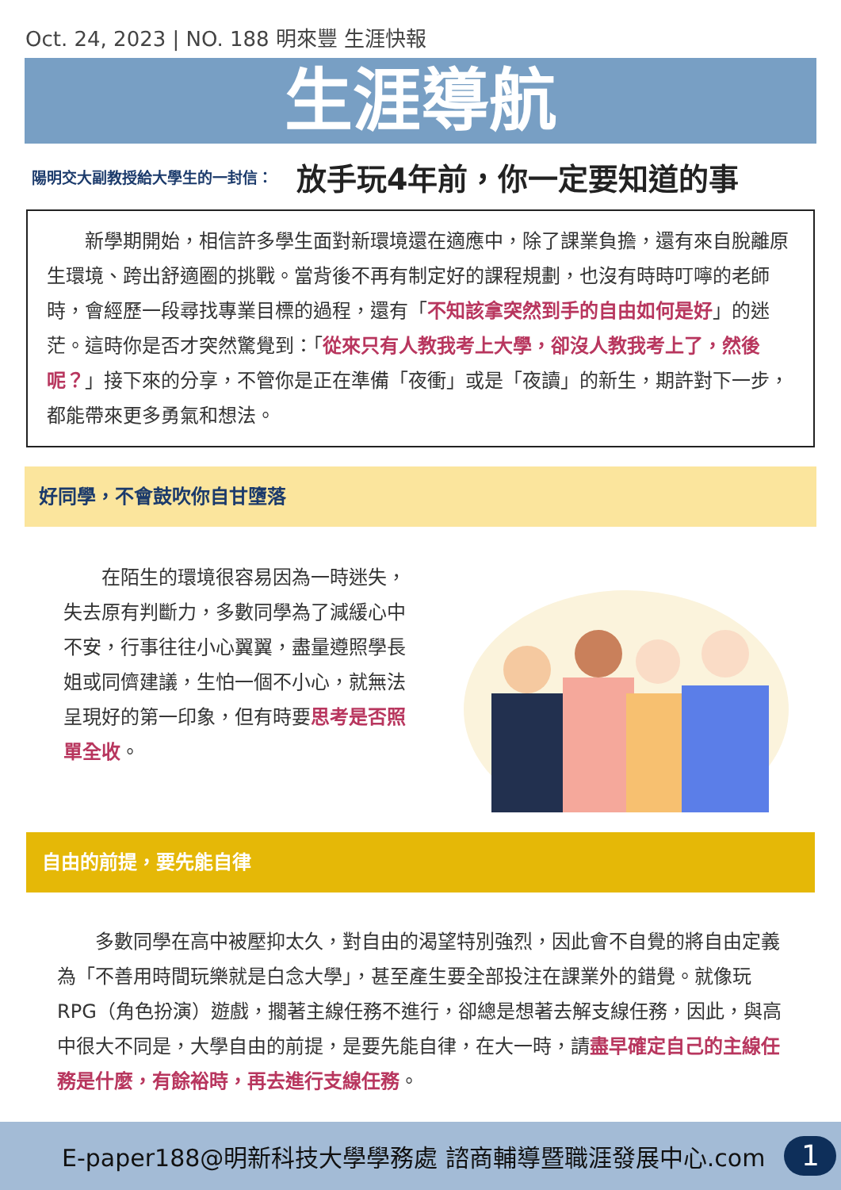Oct. 24, 2023 | NO. 188 明來豐 生涯快報
生涯導航
陽明交大副教授給大學生的一封信： 放手玩4年前，你一定要知道的事
新學期開始，相信許多學生面對新環境還在適應中，除了課業負擔，還有來自脫離原生環境、跨出舒適圈的挑戰。當背後不再有制定好的課程規劃，也沒有時時叮嚀的老師時，會經歷一段尋找專業目標的過程，還有「不知該拿突然到手的自由如何是好」的迷茫。這時你是否才突然驚覺到：「從來只有人教我考上大學，卻沒人教我考上了，然後呢？」接下來的分享，不管你是正在準備「夜衝」或是「夜讀」的新生，期許對下一步，都能帶來更多勇氣和想法。
好同學，不會鼓吹你自甘墮落
在陌生的環境很容易因為一時迷失，失去原有判斷力，多數同學為了減緩心中不安，行事往往小心翼翼，盡量遵照學長姐或同儕建議，生怕一個不小心，就無法呈現好的第一印象，但有時要思考是否照單全收。
自由的前提，要先能自律
多數同學在高中被壓抑太久，對自由的渴望特別強烈，因此會不自覺的將自由定義為「不善用時間玩樂就是白念大學」，甚至產生要全部投注在課業外的錯覺。就像玩 RPG（角色扮演）遊戲，擱著主線任務不進行，卻總是想著去解支線任務，因此，與高中很大不同是，大學自由的前提，是要先能自律，在大一時，請盡早確定自己的主線任務是什麼，有餘裕時，再去進行支線任務。
E-paper188@明新科技大學學務處 諮商輔導暨職涯發展中心.com 1